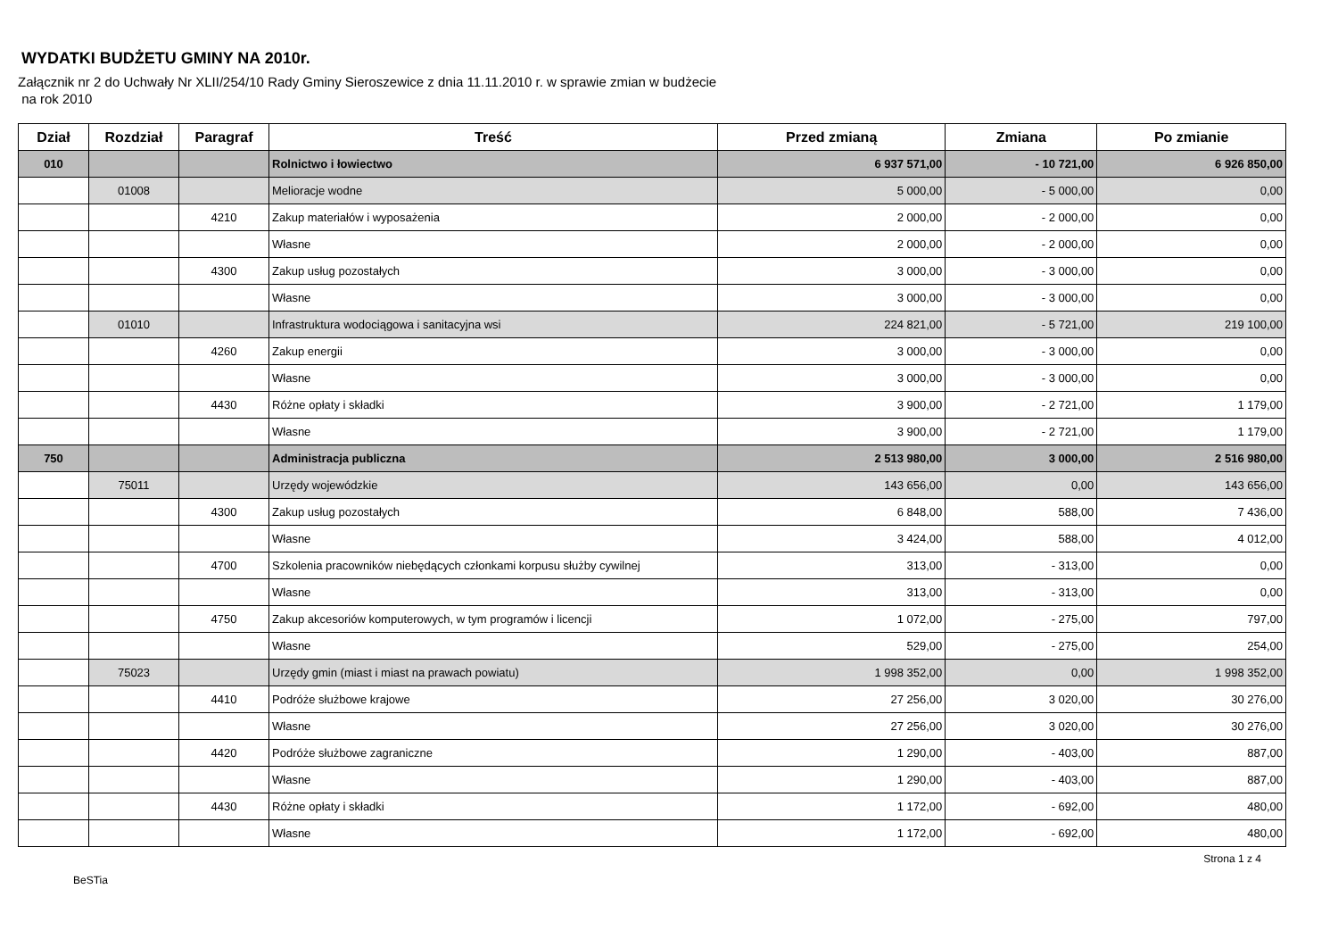WYDATKI BUDŻETU GMINY NA 2010r.
Załącznik nr 2 do Uchwały Nr XLII/254/10 Rady Gminy Sieroszewice z dnia 11.11.2010 r. w sprawie zmian w budżecie
na rok 2010
| Dział | Rozdział | Paragraf | Treść | Przed zmianą | Zmiana | Po zmianie |
| --- | --- | --- | --- | --- | --- | --- |
| 010 | | | Rolnictwo i łowiectwo | 6 937 571,00 | - 10 721,00 | 6 926 850,00 |
| | 01008 | | Melioracje wodne | 5 000,00 | - 5 000,00 | 0,00 |
| | | 4210 | Zakup materiałów i wyposażenia | 2 000,00 | - 2 000,00 | 0,00 |
| | | | Własne | 2 000,00 | - 2 000,00 | 0,00 |
| | | 4300 | Zakup usług pozostałych | 3 000,00 | - 3 000,00 | 0,00 |
| | | | Własne | 3 000,00 | - 3 000,00 | 0,00 |
| | 01010 | | Infrastruktura wodociągowa i sanitacyjna wsi | 224 821,00 | - 5 721,00 | 219 100,00 |
| | | 4260 | Zakup energii | 3 000,00 | - 3 000,00 | 0,00 |
| | | | Własne | 3 000,00 | - 3 000,00 | 0,00 |
| | | 4430 | Różne opłaty i składki | 3 900,00 | - 2 721,00 | 1 179,00 |
| | | | Własne | 3 900,00 | - 2 721,00 | 1 179,00 |
| 750 | | | Administracja publiczna | 2 513 980,00 | 3 000,00 | 2 516 980,00 |
| | 75011 | | Urzędy wojewódzkie | 143 656,00 | 0,00 | 143 656,00 |
| | | 4300 | Zakup usług pozostałych | 6 848,00 | 588,00 | 7 436,00 |
| | | | Własne | 3 424,00 | 588,00 | 4 012,00 |
| | | 4700 | Szkolenia pracowników niebędących członkami korpusu służby cywilnej | 313,00 | - 313,00 | 0,00 |
| | | | Własne | 313,00 | - 313,00 | 0,00 |
| | | 4750 | Zakup akcesoriów komputerowych, w tym programów i licencji | 1 072,00 | - 275,00 | 797,00 |
| | | | Własne | 529,00 | - 275,00 | 254,00 |
| | 75023 | | Urzędy gmin (miast i miast na prawach powiatu) | 1 998 352,00 | 0,00 | 1 998 352,00 |
| | | 4410 | Podróże służbowe krajowe | 27 256,00 | 3 020,00 | 30 276,00 |
| | | | Własne | 27 256,00 | 3 020,00 | 30 276,00 |
| | | 4420 | Podróże służbowe zagraniczne | 1 290,00 | - 403,00 | 887,00 |
| | | | Własne | 1 290,00 | - 403,00 | 887,00 |
| | | 4430 | Różne opłaty i składki | 1 172,00 | - 692,00 | 480,00 |
| | | | Własne | 1 172,00 | - 692,00 | 480,00 |
BeSTia Strona 1 z 4